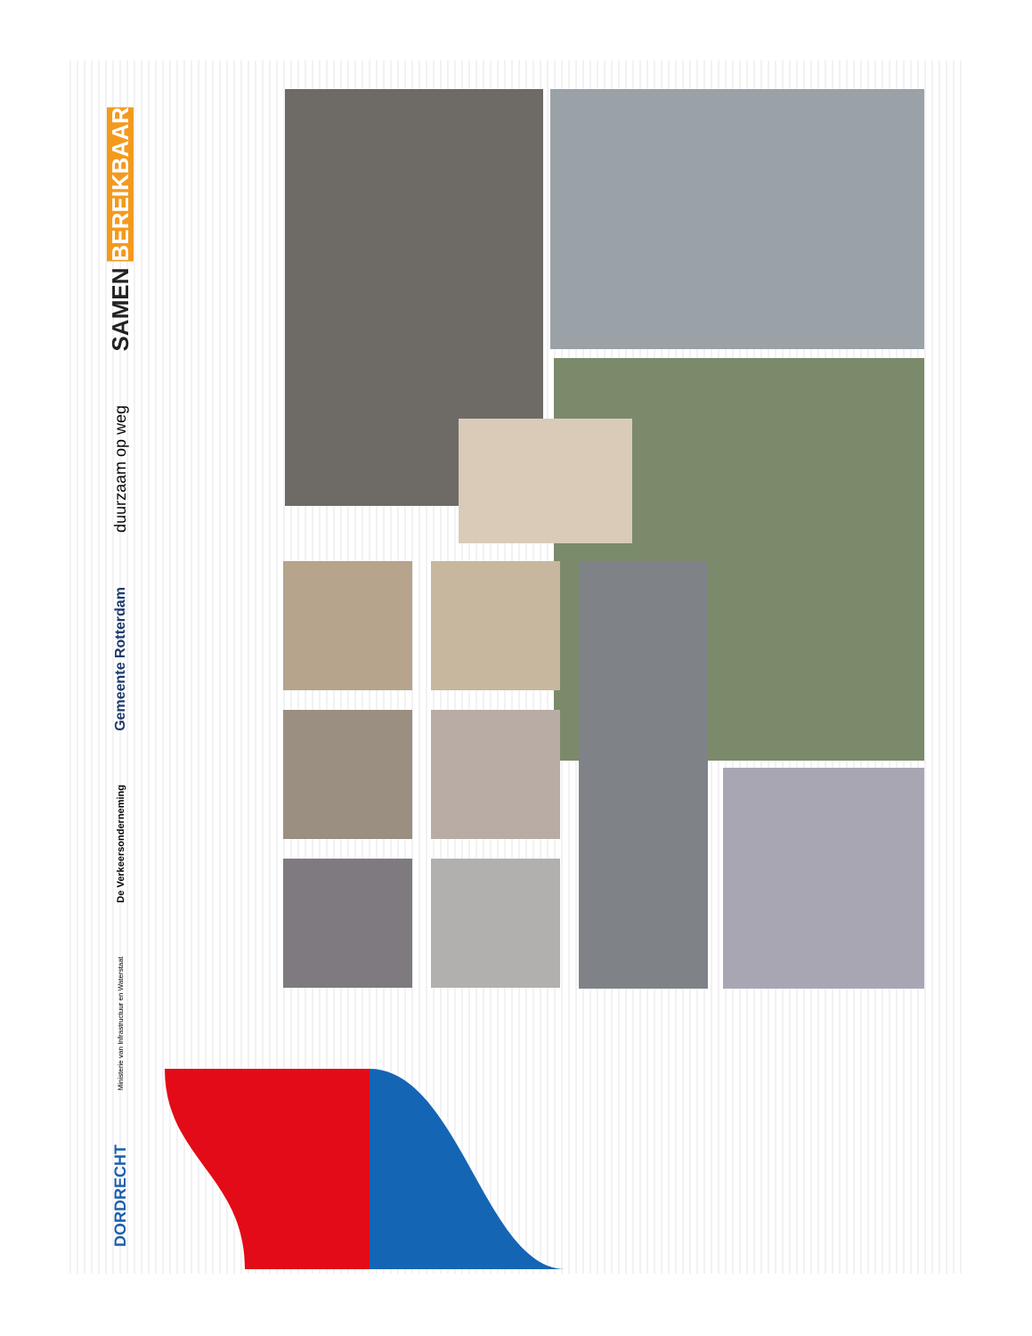SAMEN BEREIKBAAR
duurzaam op weg
Gemeente Rotterdam
De Verkeersonderneming
Ministerie van Infrastructuur en Waterstaat
DORDRECHT